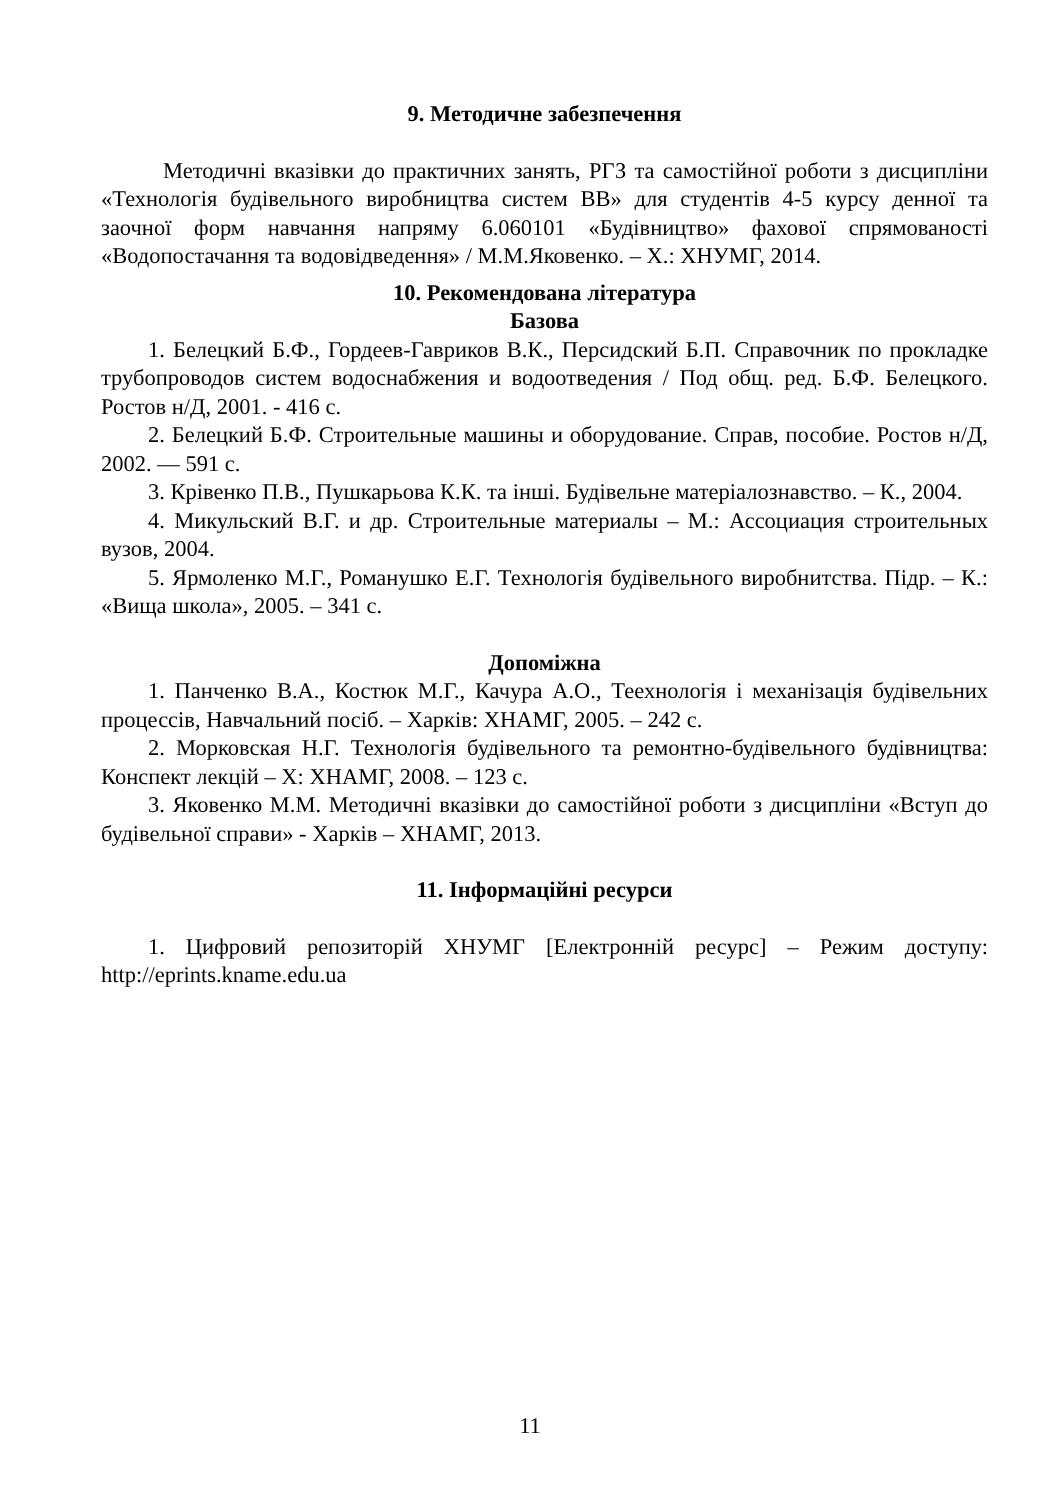9. Методичне забезпечення
Методичні вказівки до практичних занять, РГЗ та самостійної роботи з дисципліни «Технологія будівельного виробництва систем ВВ» для студентів 4-5 курсу денної та заочної форм навчання напряму 6.060101 «Будівництво» фахової спрямованості «Водопостачання та водовідведення» / М.М.Яковенко. – Х.: ХНУМГ, 2014.
10. Рекомендована література
Базова
1. Белецкий Б.Ф., Гордеев-Гавриков В.К., Персидский Б.П. Справочник по прокладке трубопроводов систем водоснабжения и водоотведения / Под общ. ред. Б.Ф. Белецкого. Ростов н/Д, 2001. - 416 с.
2. Белецкий Б.Ф. Строительные машины и оборудование. Справ, пособие. Ростов н/Д, 2002. — 591 с.
3. Крівенко П.В., Пушкарьова К.К. та інші. Будівельне матеріалознавство. – К., 2004.
4. Микульский В.Г. и др. Строительные материалы – М.: Ассоциация строительных вузов, 2004.
5. Ярмоленко М.Г., Романушко Е.Г. Технологія будівельного виробнитства. Підр. – К.: «Вища школа», 2005. – 341 с.
Допоміжна
1. Панченко В.А., Костюк М.Г., Качура А.О., Теехнологія і механізація будівельних процессів, Навчальний посіб. – Харків: ХНАМГ, 2005. – 242 с.
2. Морковская Н.Г. Технологія будівельного та ремонтно-будівельного будівництва: Конспект лекцій – Х: ХНАМГ, 2008. – 123 с.
3. Яковенко М.М. Методичні вказівки до самостійної роботи з дисципліни «Вступ до будівельної справи» - Харків – ХНАМГ, 2013.
11. Інформаційні ресурси
1. Цифровий репозиторій ХНУМГ [Електронній ресурс] – Режим доступу: http://eprints.kname.edu.ua
11